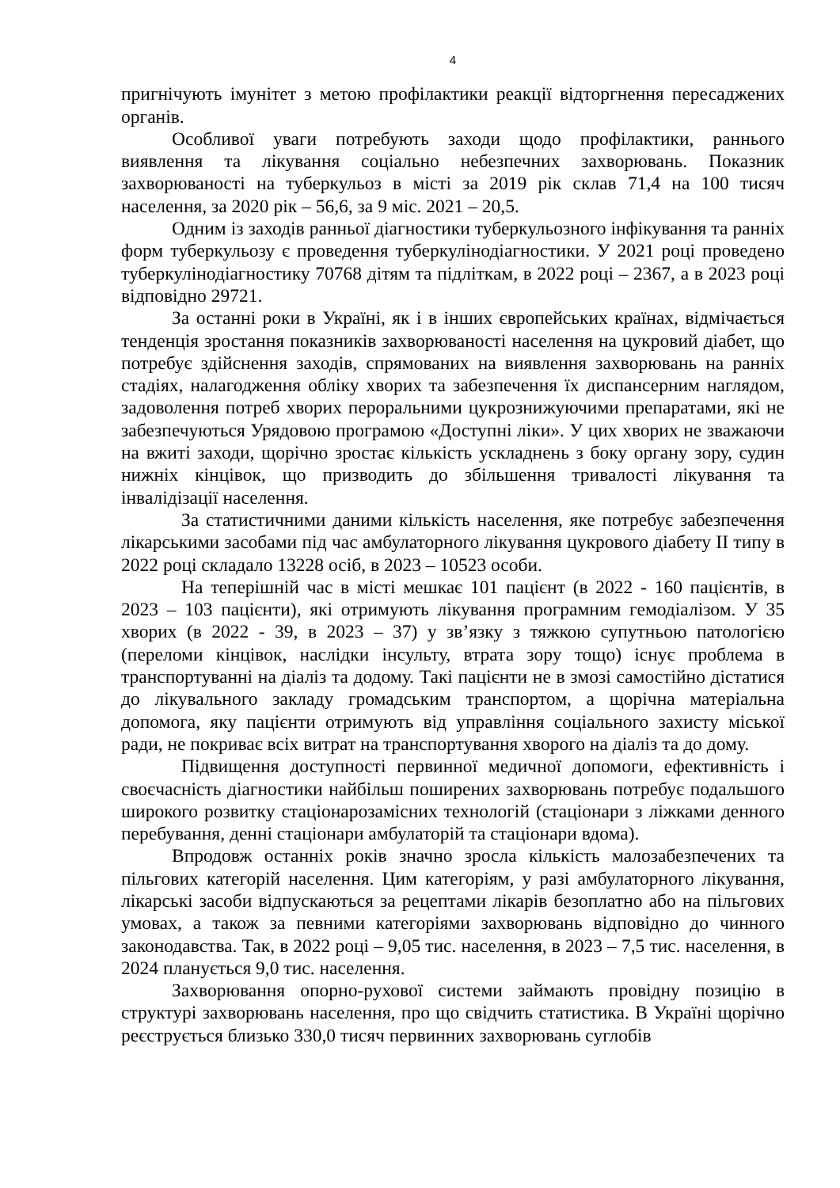4
пригнічують імунітет з метою профілактики реакції відторгнення пересаджених органів.
Особливої уваги потребують заходи щодо профілактики, раннього виявлення та лікування соціально небезпечних захворювань. Показник захворюваності на туберкульоз в місті за 2019 рік склав 71,4 на 100 тисяч населення, за 2020 рік – 56,6, за 9 міс. 2021 – 20,5.
Одним із заходів ранньої діагностики туберкульозного інфікування та ранніх форм туберкульозу є проведення туберкулінодіагностики. У 2021 році проведено туберкулінодіагностику 70768 дітям та підліткам, в 2022 році – 2367, а в 2023 році відповідно 29721.
За останні роки в Україні, як і в інших європейських країнах, відмічається тенденція зростання показників захворюваності населення на цукровий діабет, що потребує здійснення заходів, спрямованих на виявлення захворювань на ранніх стадіях, налагодження обліку хворих та забезпечення їх диспансерним наглядом, задоволення потреб хворих пероральними цукрознижуючими препаратами, які не забезпечуються Урядовою програмою «Доступні ліки». У цих хворих не зважаючи на вжиті заходи, щорічно зростає кількість ускладнень з боку органу зору, судин нижніх кінцівок, що призводить до збільшення тривалості лікування та інвалідізації населення.
За статистичними даними кількість населення, яке потребує забезпечення лікарськими засобами під час амбулаторного лікування цукрового діабету ІІ типу в 2022 році складало 13228 осіб, в 2023 – 10523 особи.
На теперішній час в місті мешкає 101 пацієнт (в 2022 - 160 пацієнтів, в 2023 – 103 пацієнти), які отримують лікування програмним гемодіалізом. У 35 хворих (в 2022 - 39, в 2023 – 37) у зв’язку з тяжкою супутньою патологією (переломи кінцівок, наслідки інсульту, втрата зору тощо) існує проблема в транспортуванні на діаліз та додому. Такі пацієнти не в змозі самостійно дістатися до лікувального закладу громадським транспортом, а щорічна матеріальна допомога, яку пацієнти отримують від управління соціального захисту міської ради, не покриває всіх витрат на транспортування хворого на діаліз та до дому.
Підвищення доступності первинної медичної допомоги, ефективність і своєчасність діагностики найбільш поширених захворювань потребує подальшого широкого розвитку стаціонарозамісних технологій (стаціонари з ліжками денного перебування, денні стаціонари амбулаторій та стаціонари вдома).
Впродовж останніх років значно зросла кількість малозабезпечених та пільгових категорій населення. Цим категоріям, у разі амбулаторного лікування, лікарські засоби відпускаються за рецептами лікарів безоплатно або на пільгових умовах, а також за певними категоріями захворювань відповідно до чинного законодавства. Так, в 2022 році – 9,05 тис. населення, в 2023 – 7,5 тис. населення, в 2024 планується 9,0 тис. населення.
Захворювання опорно-рухової системи займають провідну позицію в структурі захворювань населення, про що свідчить статистика. В Україні щорічно реєструється близько 330,0 тисяч первинних захворювань суглобів